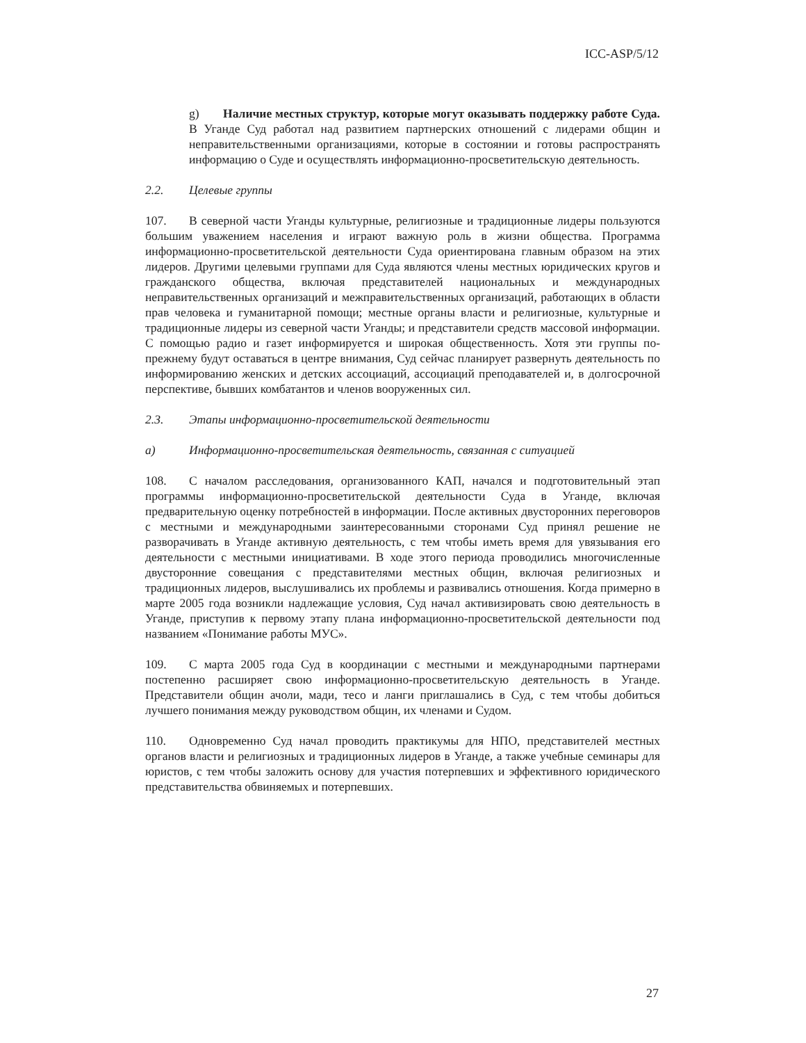ICC-ASP/5/12
g) Наличие местных структур, которые могут оказывать поддержку работе Суда. В Уганде Суд работал над развитием партнерских отношений с лидерами общин и неправительственными организациями, которые в состоянии и готовы распространять информацию о Суде и осуществлять информационно-просветительскую деятельность.
2.2. Целевые группы
107. В северной части Уганды культурные, религиозные и традиционные лидеры пользуются большим уважением населения и играют важную роль в жизни общества. Программа информационно-просветительской деятельности Суда ориентирована главным образом на этих лидеров. Другими целевыми группами для Суда являются члены местных юридических кругов и гражданского общества, включая представителей национальных и международных неправительственных организаций и межправительственных организаций, работающих в области прав человека и гуманитарной помощи; местные органы власти и религиозные, культурные и традиционные лидеры из северной части Уганды; и представители средств массовой информации. С помощью радио и газет информируется и широкая общественность. Хотя эти группы по-прежнему будут оставаться в центре внимания, Суд сейчас планирует развернуть деятельность по информированию женских и детских ассоциаций, ассоциаций преподавателей и, в долгосрочной перспективе, бывших комбатантов и членов вооруженных сил.
2.3. Этапы информационно-просветительской деятельности
a) Информационно-просветительская деятельность, связанная с ситуацией
108. С началом расследования, организованного КАП, начался и подготовительный этап программы информационно-просветительской деятельности Суда в Уганде, включая предварительную оценку потребностей в информации. После активных двусторонних переговоров с местными и международными заинтересованными сторонами Суд принял решение не разворачивать в Уганде активную деятельность, с тем чтобы иметь время для увязывания его деятельности с местными инициативами. В ходе этого периода проводились многочисленные двусторонние совещания с представителями местных общин, включая религиозных и традиционных лидеров, выслушивались их проблемы и развивались отношения. Когда примерно в марте 2005 года возникли надлежащие условия, Суд начал активизировать свою деятельность в Уганде, приступив к первому этапу плана информационно-просветительской деятельности под названием «Понимание работы МУС».
109. С марта 2005 года Суд в координации с местными и международными партнерами постепенно расширяет свою информационно-просветительскую деятельность в Уганде. Представители общин ачоли, мади, тесо и ланги приглашались в Суд, с тем чтобы добиться лучшего понимания между руководством общин, их членами и Судом.
110. Одновременно Суд начал проводить практикумы для НПО, представителей местных органов власти и религиозных и традиционных лидеров в Уганде, а также учебные семинары для юристов, с тем чтобы заложить основу для участия потерпевших и эффективного юридического представительства обвиняемых и потерпевших.
27